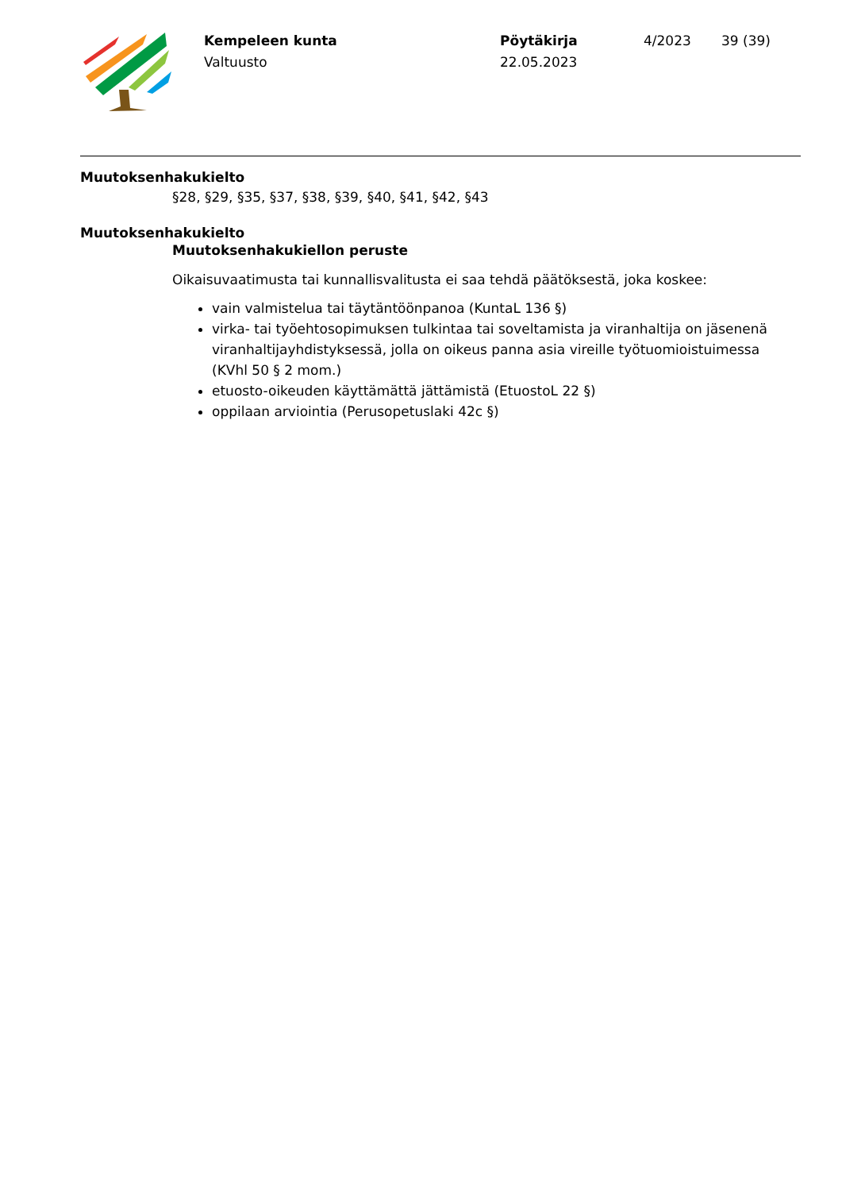Kempeleen kunta
Valtuusto
Pöytäkirja
22.05.2023
4/2023 39 (39)
Muutoksenhakukielto
§28, §29, §35, §37, §38, §39, §40, §41, §42, §43
Muutoksenhakukielto
Muutoksenhakukiellon peruste
Oikaisuvaatimusta tai kunnallisvalitusta ei saa tehdä päätöksestä, joka koskee:
vain valmistelua tai täytäntöönpanoa (KuntaL 136 §)
virka- tai työehtosopimuksen tulkintaa tai soveltamista ja viranhaltija on jäsenenä viranhaltijayhdistyksessä, jolla on oikeus panna asia vireille työtuomioistuimessa (KVhl 50 § 2 mom.)
etuosto-oikeuden käyttämättä jättämistä (EtuostoL 22 §)
oppilaan arviointia (Perusopetuslaki 42c §)